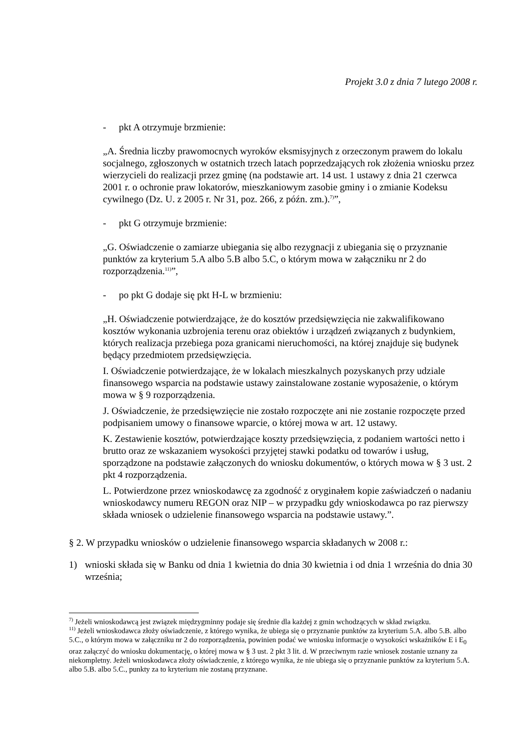Projekt 3.0 z dnia 7 lutego 2008 r.
- pkt A otrzymuje brzmienie:
„A. Średnia liczby prawomocnych wyroków eksmisyjnych z orzeczonym prawem do lokalu socjalnego, zgłoszonych w ostatnich trzech latach poprzedzających rok złożenia wniosku przez wierzycieli do realizacji przez gminę (na podstawie art. 14 ust. 1 ustawy z dnia 21 czerwca 2001 r. o ochronie praw lokatorów, mieszkaniowym zasobie gminy i o zmianie Kodeksu cywilnego (Dz. U. z 2005 r. Nr 31, poz. 266, z późn. zm.).<sup>7)</sup>”,
- pkt G otrzymuje brzmienie:
„G. Oświadczenie o zamiarze ubiegania się albo rezygnacji z ubiegania się o przyznanie punktów za kryterium 5.A albo 5.B albo 5.C, o którym mowa w załączniku nr 2 do rozporządzenia.<sup>11)</sup>”,
- po pkt G dodaje się pkt H-L w brzmieniu:
„H. Oświadczenie potwierdzające, że do kosztów przedsięwzięcia nie zakwalifikowano kosztów wykonania uzbrojenia terenu oraz obiektów i urządzeń związanych z budynkiem, których realizacja przebiega poza granicami nieruchomości, na której znajduje się budynek będący przedmiotem przedsięwzięcia.
I. Oświadczenie potwierdzające, że w lokalach mieszkalnych pozyskanych przy udziale finansowego wsparcia na podstawie ustawy zainstalowane zostanie wyposażenie, o którym mowa w § 9 rozporządzenia.
J. Oświadczenie, że przedsięwzięcie nie zostało rozpoczęte ani nie zostanie rozpoczęte przed podpisaniem umowy o finansowe wparcie, o której mowa w art. 12 ustawy.
K. Zestawienie kosztów, potwierdzające koszty przedsięwzięcia, z podaniem wartości netto i brutto oraz ze wskazaniem wysokości przyjętej stawki podatku od towarów i usług, sporządzone na podstawie załączonych do wniosku dokumentów, o których mowa w § 3 ust. 2 pkt 4 rozporządzenia.
L. Potwierdzone przez wnioskodawcę za zgodność z oryginałem kopie zaświadczeń o nadaniu wnioskodawcy numeru REGON oraz NIP – w przypadku gdy wnioskodawca po raz pierwszy składa wniosek o udzielenie finansowego wsparcia na podstawie ustawy.”.
§ 2. W przypadku wniosków o udzielenie finansowego wsparcia składanych w 2008 r.:
1) wnioski składa się w Banku od dnia 1 kwietnia do dnia 30 kwietnia i od dnia 1 września do dnia 30 września;
<sup>7)</sup> Jeżeli wnioskodawcą jest związek międzygminny podaje się średnie dla każdej z gmin wchodzących w skład związku.
<sup>11)</sup> Jeżeli wnioskodawca złoży oświadczenie, z którego wynika, że ubiega się o przyznanie punktów za kryterium 5.A. albo 5.B. albo 5.C., o którym mowa w załączniku nr 2 do rozporządzenia, powinien podać we wniosku informacje o wysokości wskaźników E i E<sub>0</sub> oraz załączyć do wniosku dokumentację, o której mowa w § 3 ust. 2 pkt 3 lit. d. W przeciwnym razie wniosek zostanie uznany za niekompletny. Jeżeli wnioskodawca złoży oświadczenie, z którego wynika, że nie ubiega się o przyznanie punktów za kryterium 5.A. albo 5.B. albo 5.C., punkty za to kryterium nie zostaną przyznane.